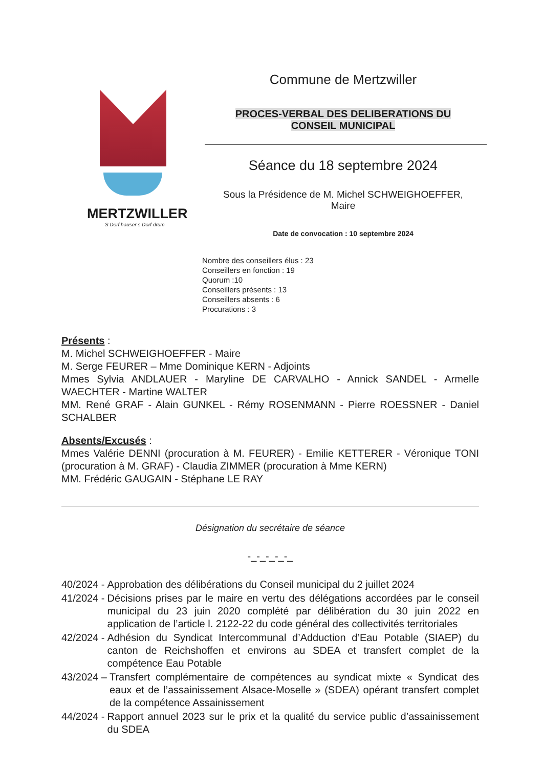MERTZWILLER
S Dorf hauser s Dorf drum
Commune de Mertzwiller
PROCES-VERBAL DES DELIBERATIONS DU
CONSEIL MUNICIPAL
Séance du 18 septembre 2024
Sous la Présidence de M. Michel SCHWEIGHOEFFER,
Maire
Date de convocation : 10 septembre 2024
Nombre des conseillers élus : 23
Conseillers en fonction : 19
Quorum :10
Conseillers présents : 13
Conseillers absents : 6
Procurations : 3
Présents :
M. Michel SCHWEIGHOEFFER - Maire
M. Serge FEURER – Mme Dominique KERN - Adjoints
Mmes Sylvia ANDLAUER - Maryline DE CARVALHO - Annick SANDEL - Armelle WAECHTER - Martine WALTER
MM. René GRAF - Alain GUNKEL - Rémy ROSENMANN - Pierre ROESSNER - Daniel SCHALBER
Absents/Excusés :
Mmes Valérie DENNI (procuration à M. FEURER) - Emilie KETTERER - Véronique TONI (procuration à M. GRAF) - Claudia ZIMMER (procuration à Mme KERN)
MM. Frédéric GAUGAIN - Stéphane LE RAY
Désignation du secrétaire de séance
-_-_-_-_-_
40/2024 - Approbation des délibérations du Conseil municipal du 2 juillet 2024
41/2024 - Décisions prises par le maire en vertu des délégations accordées par le conseil municipal du 23 juin 2020 complété par délibération du 30 juin 2022 en application de l’article l. 2122-22 du code général des collectivités territoriales
42/2024 - Adhésion du Syndicat Intercommunal d’Adduction d’Eau Potable (SIAEP) du canton de Reichshoffen et environs au SDEA et transfert complet de la compétence Eau Potable
43/2024 – Transfert complémentaire de compétences au syndicat mixte « Syndicat des eaux et de l’assainissement Alsace-Moselle » (SDEA) opérant transfert complet de la compétence Assainissement
44/2024 - Rapport annuel 2023 sur le prix et la qualité du service public d’assainissement du SDEA